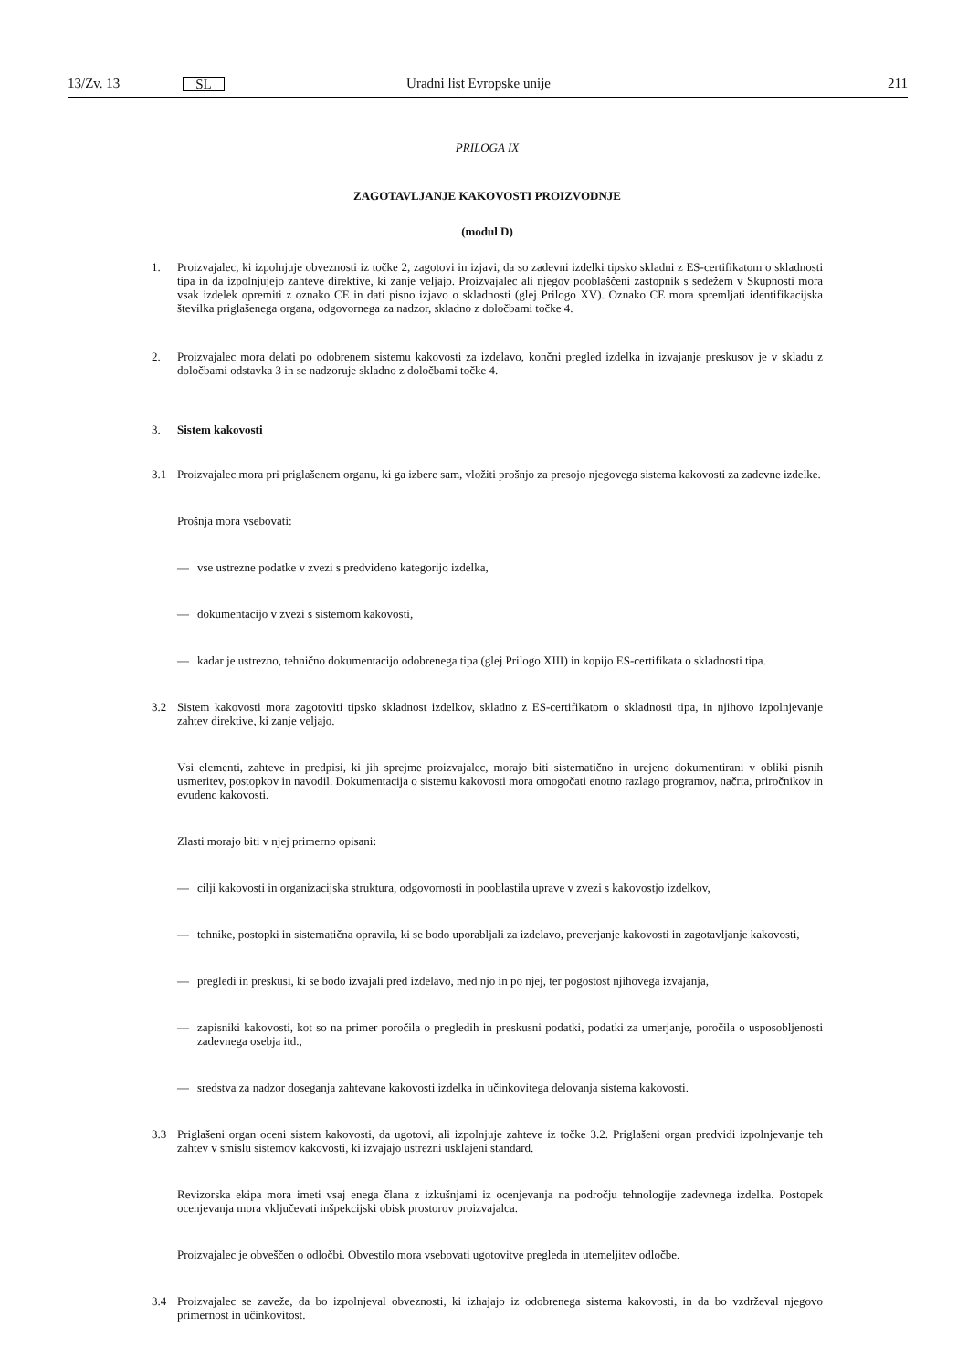13/Zv. 13
SL
Uradni list Evropske unije 211
PRILOGA IX
ZAGOTAVLJANJE KAKOVOSTI PROIZVODNJE
(modul D)
1. Proizvajalec, ki izpolnjuje obveznosti iz točke 2, zagotovi in izjavi, da so zadevni izdelki tipsko skladni z ES-certifikatom o skladnosti tipa in da izpolnjujejo zahteve direktive, ki zanje veljajo. Proizvajalec ali njegov pooblaščeni zastopnik s sedežem v Skupnosti mora vsak izdelek opremiti z oznako CE in dati pisno izjavo o skladnosti (glej Prilogo XV). Oznako CE mora spremljati identifikacijska številka priglašenega organa, odgovornega za nadzor, skladno z določbami točke 4.
2. Proizvajalec mora delati po odobrenem sistemu kakovosti za izdelavo, končni pregled izdelka in izvajanje preskusov je v skladu z določbami odstavka 3 in se nadzoruje skladno z določbami točke 4.
3. Sistem kakovosti
3.1 Proizvajalec mora pri priglašenem organu, ki ga izbere sam, vložiti prošnjo za presojo njegovega sistema kakovosti za zadevne izdelke.
Prošnja mora vsebovati:
— vse ustrezne podatke v zvezi s predvideno kategorijo izdelka,
— dokumentacijo v zvezi s sistemom kakovosti,
— kadar je ustrezno, tehnično dokumentacijo odobrenega tipa (glej Prilogo XIII) in kopijo ES-certifikata o skladnosti tipa.
3.2 Sistem kakovosti mora zagotoviti tipsko skladnost izdelkov, skladno z ES-certifikatom o skladnosti tipa, in njihovo izpolnjevanje zahtev direktive, ki zanje veljajo.
Vsi elementi, zahteve in predpisi, ki jih sprejme proizvajalec, morajo biti sistematično in urejeno dokumentirani v obliki pisnih usmeritev, postopkov in navodil. Dokumentacija o sistemu kakovosti mora omogočati enotno razlago programov, načrta, priročnikov in evudenc kakovosti.
Zlasti morajo biti v njej primerno opisani:
— cilji kakovosti in organizacijska struktura, odgovornosti in pooblastila uprave v zvezi s kakovostjo izdelkov,
— tehnike, postopki in sistematična opravila, ki se bodo uporabljali za izdelavo, preverjanje kakovosti in zagotavljanje kakovosti,
— pregledi in preskusi, ki se bodo izvajali pred izdelavo, med njo in po njej, ter pogostost njihovega izvajanja,
— zapisniki kakovosti, kot so na primer poročila o pregledih in preskusni podatki, podatki za umerjanje, poročila o usposobljenosti zadevnega osebja itd.,
— sredstva za nadzor doseganja zahtevane kakovosti izdelka in učinkovitega delovanja sistema kakovosti.
3.3 Priglašeni organ oceni sistem kakovosti, da ugotovi, ali izpolnjuje zahteve iz točke 3.2. Priglašeni organ predvidi izpolnjevanje teh zahtev v smislu sistemov kakovosti, ki izvajajo ustrezni usklajeni standard.
Revizorska ekipa mora imeti vsaj enega člana z izkušnjami iz ocenjevanja na področju tehnologije zadevnega izdelka. Postopek ocenjevanja mora vključevati inšpekcijski obisk prostorov proizvajalca.
Proizvajalec je obveščen o odločbi. Obvestilo mora vsebovati ugotovitve pregleda in utemeljitev odločbe.
3.4 Proizvajalec se zaveže, da bo izpolnjeval obveznosti, ki izhajajo iz odobrenega sistema kakovosti, in da bo vzdrževal njegovo primernost in učinkovitost.